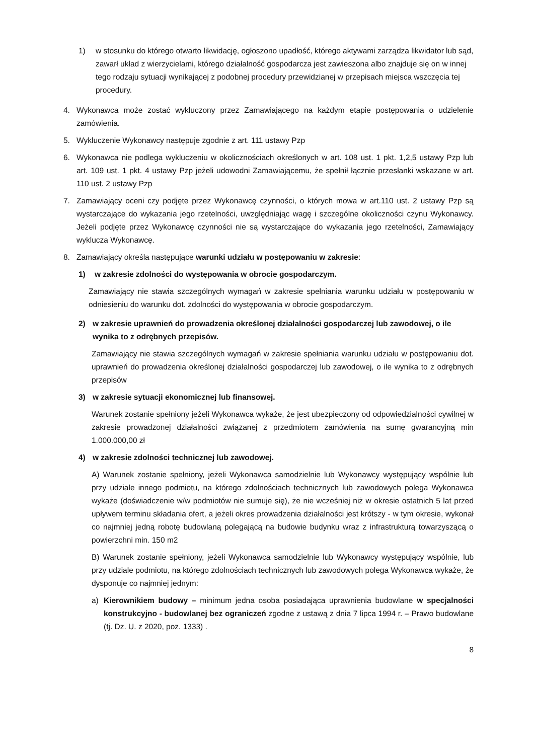1) w stosunku do którego otwarto likwidację, ogłoszono upadłość, którego aktywami zarządza likwidator lub sąd, zawarł układ z wierzycielami, którego działalność gospodarcza jest zawieszona albo znajduje się on w innej tego rodzaju sytuacji wynikającej z podobnej procedury przewidzianej w przepisach miejsca wszczęcia tej procedury.
4. Wykonawca może zostać wykluczony przez Zamawiającego na każdym etapie postępowania o udzielenie zamówienia.
5. Wykluczenie Wykonawcy następuje zgodnie z art. 111 ustawy Pzp
6. Wykonawca nie podlega wykluczeniu w okolicznościach określonych w art. 108 ust. 1 pkt. 1,2,5 ustawy Pzp lub art. 109 ust. 1 pkt. 4 ustawy Pzp jeżeli udowodni Zamawiającemu, że spełnił łącznie przesłanki wskazane w art. 110 ust. 2 ustawy Pzp
7. Zamawiający oceni czy podjęte przez Wykonawcę czynności, o których mowa w art.110 ust. 2 ustawy Pzp są wystarczające do wykazania jego rzetelności, uwzględniając wagę i szczególne okoliczności czynu Wykonawcy. Jeżeli podjęte przez Wykonawcę czynności nie są wystarczające do wykazania jego rzetelności, Zamawiający wyklucza Wykonawcę.
8. Zamawiający określa następujące warunki udziału w postępowaniu w zakresie:
1) w zakresie zdolności do występowania w obrocie gospodarczym.
Zamawiający nie stawia szczególnych wymagań w zakresie spełniania warunku udziału w postępowaniu w odniesieniu do warunku dot. zdolności do występowania w obrocie gospodarczym.
2) w zakresie uprawnień do prowadzenia określonej działalności gospodarczej lub zawodowej, o ile wynika to z odrębnych przepisów.
Zamawiający nie stawia szczególnych wymagań w zakresie spełniania warunku udziału w postępowaniu dot. uprawnień do prowadzenia określonej działalności gospodarczej lub zawodowej, o ile wynika to z odrębnych przepisów
3) w zakresie sytuacji ekonomicznej lub finansowej.
Warunek zostanie spełniony jeżeli Wykonawca wykaże, że jest ubezpieczony od odpowiedzialności cywilnej w zakresie prowadzonej działalności związanej z przedmiotem zamówienia na sumę gwarancyjną min 1.000.000,00 zł
4) w zakresie zdolności technicznej lub zawodowej.
A) Warunek zostanie spełniony, jeżeli Wykonawca samodzielnie lub Wykonawcy występujący wspólnie lub przy udziale innego podmiotu, na którego zdolnościach technicznych lub zawodowych polega Wykonawca wykaże (doświadczenie w/w podmiotów nie sumuje się), że nie wcześniej niż w okresie ostatnich 5 lat przed upływem terminu składania ofert, a jeżeli okres prowadzenia działalności jest krótszy - w tym okresie, wykonał co najmniej jedną robotę budowlaną polegającą na budowie budynku wraz z infrastrukturą towarzyszącą o powierzchni min. 150 m2
B) Warunek zostanie spełniony, jeżeli Wykonawca samodzielnie lub Wykonawcy występujący wspólnie, lub przy udziale podmiotu, na którego zdolnościach technicznych lub zawodowych polega Wykonawca wykaże, że dysponuje co najmniej jednym:
a) Kierownikiem budowy – minimum jedna osoba posiadająca uprawnienia budowlane w specjalności konstrukcyjno - budowlanej bez ograniczeń zgodne z ustawą z dnia 7 lipca 1994 r. – Prawo budowlane (tj. Dz. U. z 2020, poz. 1333) .
8